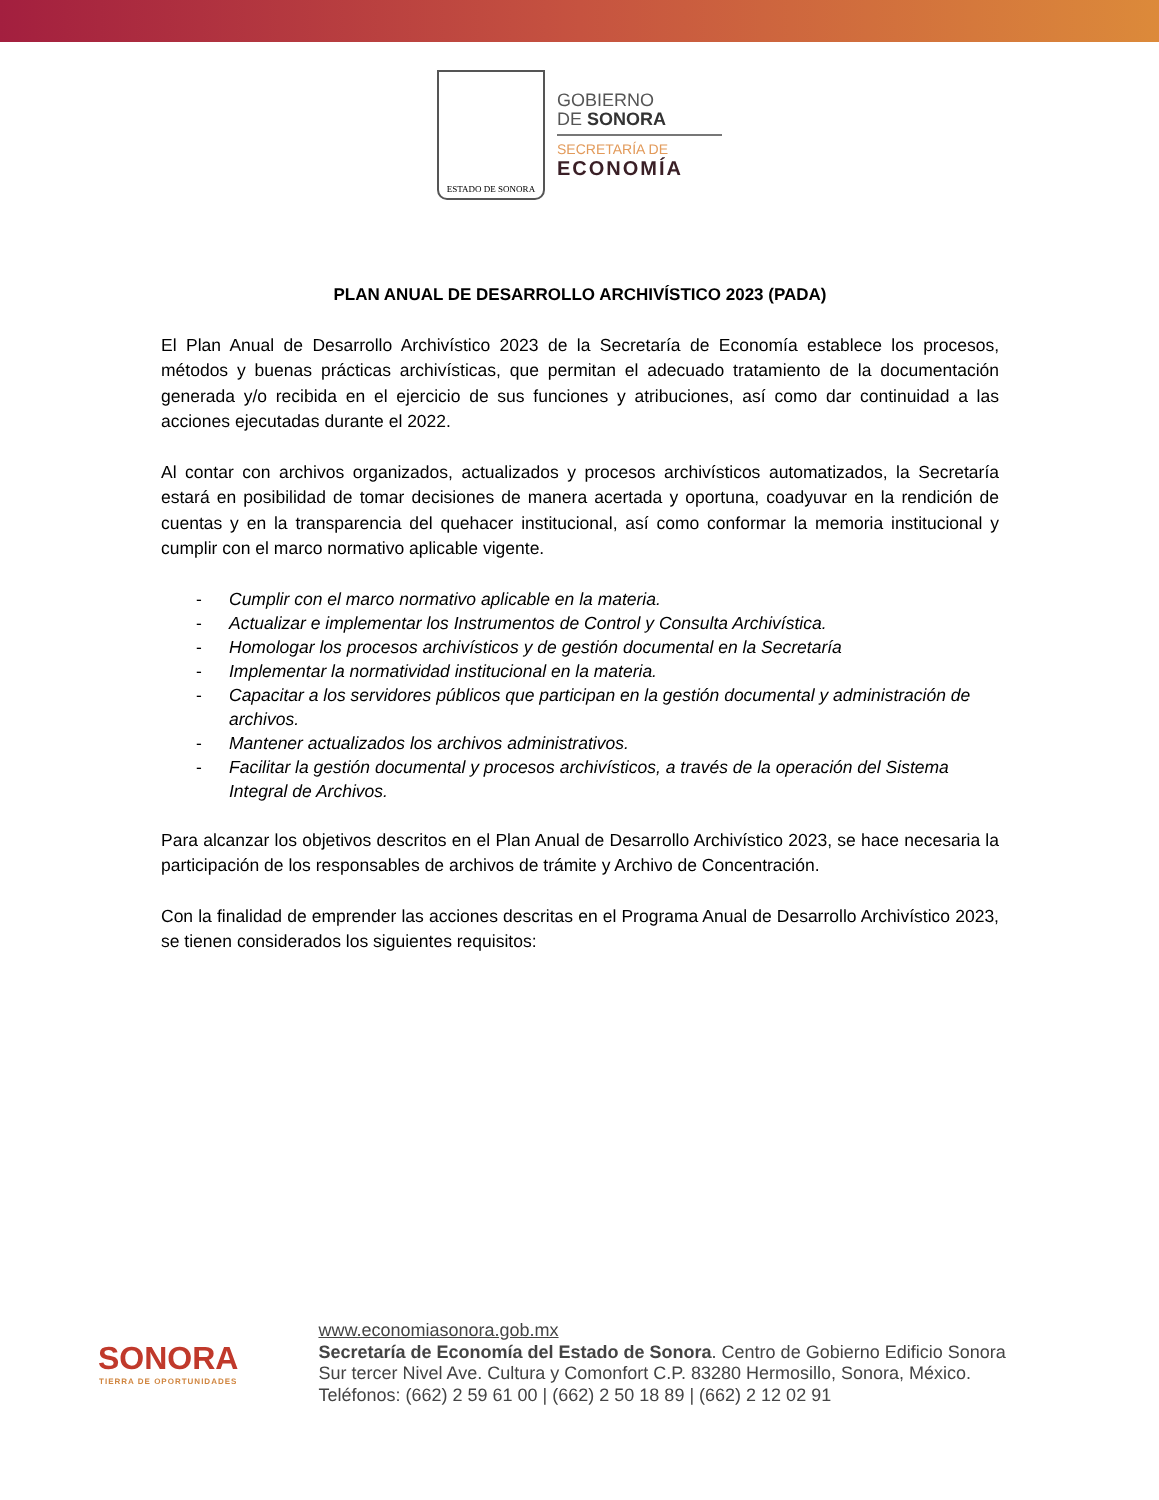ESTADO DE SONORA
GOBIERNO
DE SONORA
SECRETARÍA DE
ECONOMÍA
PLAN ANUAL DE DESARROLLO ARCHIVÍSTICO 2023 (PADA)
El Plan Anual de Desarrollo Archivístico 2023 de la Secretaría de Economía establece los procesos, métodos y buenas prácticas archivísticas, que permitan el adecuado tratamiento de la documentación generada y/o recibida en el ejercicio de sus funciones y atribuciones, así como dar continuidad a las acciones ejecutadas durante el 2022.
Al contar con archivos organizados, actualizados y procesos archivísticos automatizados, la Secretaría estará en posibilidad de tomar decisiones de manera acertada y oportuna, coadyuvar en la rendición de cuentas y en la transparencia del quehacer institucional, así como conformar la memoria institucional y cumplir con el marco normativo aplicable vigente.
- Cumplir con el marco normativo aplicable en la materia.
- Actualizar e implementar los Instrumentos de Control y Consulta Archivística.
- Homologar los procesos archivísticos y de gestión documental en la Secretaría
- Implementar la normatividad institucional en la materia.
- Capacitar a los servidores públicos que participan en la gestión documental y administración de archivos.
- Mantener actualizados los archivos administrativos.
- Facilitar la gestión documental y procesos archivísticos, a través de la operación del Sistema Integral de Archivos.
Para alcanzar los objetivos descritos en el Plan Anual de Desarrollo Archivístico 2023, se hace necesaria la participación de los responsables de archivos de trámite y Archivo de Concentración.
Con la finalidad de emprender las acciones descritas en el Programa Anual de Desarrollo Archivístico 2023, se tienen considerados los siguientes requisitos:
SONORA
TIERRA DE OPORTUNIDADES
www.economiasonora.gob.mx
Secretaría de Economía del Estado de Sonora. Centro de Gobierno Edificio Sonora Sur tercer Nivel Ave. Cultura y Comonfort C.P. 83280 Hermosillo, Sonora, México. Teléfonos: (662) 2 59 61 00 | (662) 2 50 18 89 | (662) 2 12 02 91